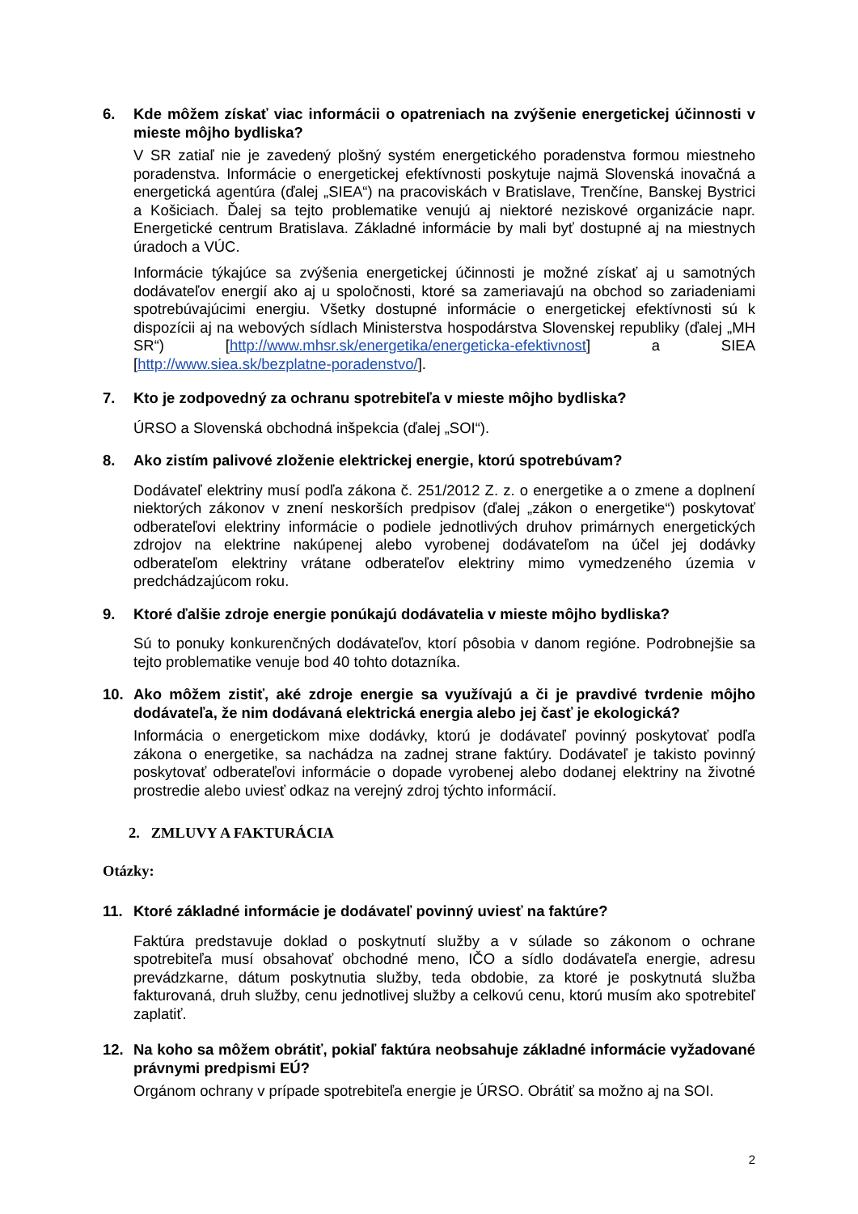6. Kde môžem získať viac informácii o opatreniach na zvýšenie energetickej účinnosti v mieste môjho bydliska?
V SR zatiaľ nie je zavedený plošný systém energetického poradenstva formou miestneho poradenstva. Informácie o energetickej efektívnosti poskytuje najmä Slovenská inovačná a energetická agentúra (ďalej „SIEA“) na pracoviskách v Bratislave, Trenčíne, Banskej Bystrici a Košiciach. Ďalej sa tejto problematike venujú aj niektoré neziskové organizácie napr. Energetické centrum Bratislava. Základné informácie by mali byť dostupné aj na miestnych úradoch a VÚC.
Informácie týkajúce sa zvýšenia energetickej účinnosti je možné získať aj u samotných dodávateľov energií ako aj u spoločnosti, ktoré sa zameriavajú na obchod so zariadeniami spotrebúvajúcimi energiu. Všetky dostupné informácie o energetickej efektívnosti sú k dispozícii aj na webových sídlach Ministerstva hospodárstva Slovenskej republiky (ďalej „MH SR“) [http://www.mhsr.sk/energetika/energeticka-efektivnost] a SIEA [http://www.siea.sk/bezplatne-poradenstvo/].
7. Kto je zodpovedný za ochranu spotrebiteľa v mieste môjho bydliska?
ÚRSO a Slovenská obchodná inšpekcia (ďalej „SOI“).
8. Ako zistím palivové zloženie elektrickej energie, ktorú spotrebúvam?
Dodávateľ elektriny musí podľa zákona č. 251/2012 Z. z. o energetike a o zmene a doplnení niektorých zákonov v znení neskorších predpisov (ďalej „zákon o energetike“) poskytovať odberateľovi elektriny informácie o podiele jednotlivých druhov primárnych energetických zdrojov na elektrine nakúpenej alebo vyrobenej dodávateľom na účel jej dodávky odberateľom elektriny vrátane odberateľov elektriny mimo vymedzeného územia v predchádzajúcom roku.
9. Ktoré ďalšie zdroje energie ponúkajú dodávatelia v mieste môjho bydliska?
Sú to ponuky konkurenčných dodávateľov, ktorí pôsobia v danom regióne. Podrobnejšie sa tejto problematike venuje bod 40 tohto dotazníka.
10. Ako môžem zistiť, aké zdroje energie sa využívajú a či je pravdivé tvrdenie môjho dodávateľa, že nim dodávaná elektrická energia alebo jej časť je ekologická?
Informácia o energetickom mixe dodávky, ktorú je dodávateľ povinný poskytovať podľa zákona o energetike, sa nachádza na zadnej strane faktúry. Dodávateľ je takisto povinný poskytovať odberateľovi informácie o dopade vyrobenej alebo dodanej elektriny na životné prostredie alebo uviesť odkaz na verejný zdroj týchto informácií.
2. ZMLUVY A FAKTURÁCIA
Otázky:
11. Ktoré základné informácie je dodávateľ povinný uviesť na faktúre?
Faktúra predstavuje doklad o poskytnutí služby a v súlade so zákonom o ochrane spotrebiteľa musí obsahovať obchodné meno, IČO a sídlo dodávateľa energie, adresu prevádzkarne, dátum poskytnutia služby, teda obdobie, za ktoré je poskytnutá služba fakturovaná, druh služby, cenu jednotlivej služby a celkovú cenu, ktorú musím ako spotrebiteľ zaplatiť.
12. Na koho sa môžem obrátiť, pokiaľ faktúra neobsahuje základné informácie vyžadované právnymi predpismi EÚ?
Orgánom ochrany v prípade spotrebiteľa energie je ÚRSO. Obrátiť sa možno aj na SOI.
2